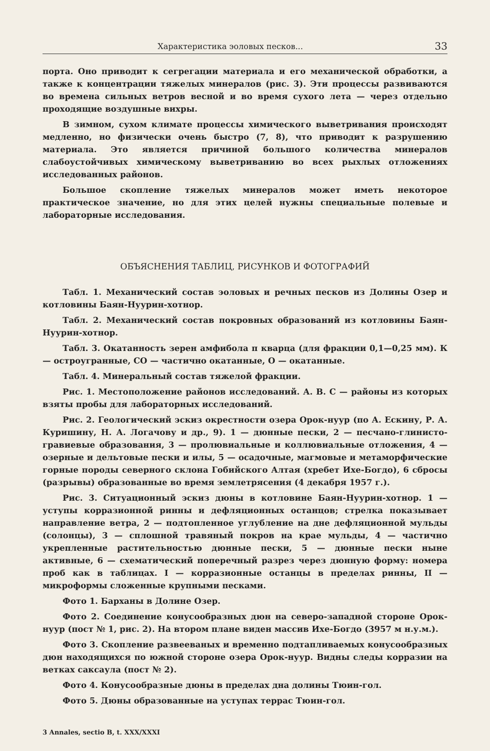Характеристика эоловых песков... 33
порта. Оно приводит к сегрегации материала и его механической обработки, а также к концентрации тяжелых минералов (рис. 3). Эти процессы развиваются во времена сильных ветров весной и во время сухого лета — через отдельно проходящие воздушные вихры.
В зимном, сухом климате процессы химического выветривания происходят медленно, но физически очень быстро (7, 8), что приводит к разрушению материала. Это является причиной большого количества минералов слабоустойчивых химическому выветриванию во всех рыхлых отложениях исследованных районов.
Большое скопление тяжелых минералов может иметь некоторое практическое значение, но для этих целей нужны специальные полевые и лабораторные исследования.
ОБЪЯСНЕНИЯ ТАБЛИЦ, РИСУНКОВ И ФОТОГРАФИЙ
Табл. 1. Механический состав эоловых и речных песков из Долины Озер и котловины Баян-Нуурин-хотнор.
Табл. 2. Механический состав покровных образований из котловины Баян-Нуурин-хотнор.
Табл. 3. Окатанность зерен амфибола п кварца (для фракции 0,1—0,25 мм). К — остроугранные, СО — частично окатанные, О — окатанные.
Табл. 4. Минеральный состав тяжелой фракции.
Рис. 1. Местоположение районов исследований. А. В. С — районы из которых взяты пробы для лабораторных исследований.
Рис. 2. Геологический эскиз окрестности озера Орок-нуур (по А. Ескину, Р. А. Куришину, Н. А. Логачову и др., 9). 1 — дюнные пески, 2 — песчано-глинисто-гравиевые образования, 3 — пролювиальные и коллювиальные отложения, 4 — озерные и дельтовые пески и илы, 5 — осадочные, магмовые и метаморфические горные породы северного склона Гобийского Алтая (хребет Ихе-Богдо), 6 сбросы (разрывы) образованные во время землетрясения (4 декабря 1957 г.).
Рис. 3. Ситуационный эскиз дюны в котловине Баян-Нуурин-хотнор. 1 — уступы корразионной ринны и дефляционных останцов; стрелка показывает направление ветра, 2 — подтопленное углубление на дне дефляционной мульды (солонцы), 3 — сплошной травяный покров на крае мульды, 4 — частично укрепленные растительностью дюнные пески, 5 — дюнные пески ныне активные, 6 — схематический поперечный разрез через дюнную форму: номера проб как в таблицах. I — корразионные останцы в пределах ринны, II — микроформы сложенные крупными песками.
Фото 1. Барханы в Долине Озер.
Фото 2. Соединение конусообразных дюн на северо-западной стороне Орок-нуур (пост № 1, рис. 2). На втором плане виден массив Ихе-Богдо (3957 м н.у.м.).
Фото 3. Скопление развееваных и временно подтапливаемых конусообразных дюн находящихся по южной стороне озера Орок-нуур. Видны следы корразии на ветках саксаула (пост № 2).
Фото 4. Конусообразные дюны в пределах дна долины Тюин-гол.
Фото 5. Дюны образованные на уступах террас Тюин-гол.
3 Annales, sectio B, t. XXX/XXXI